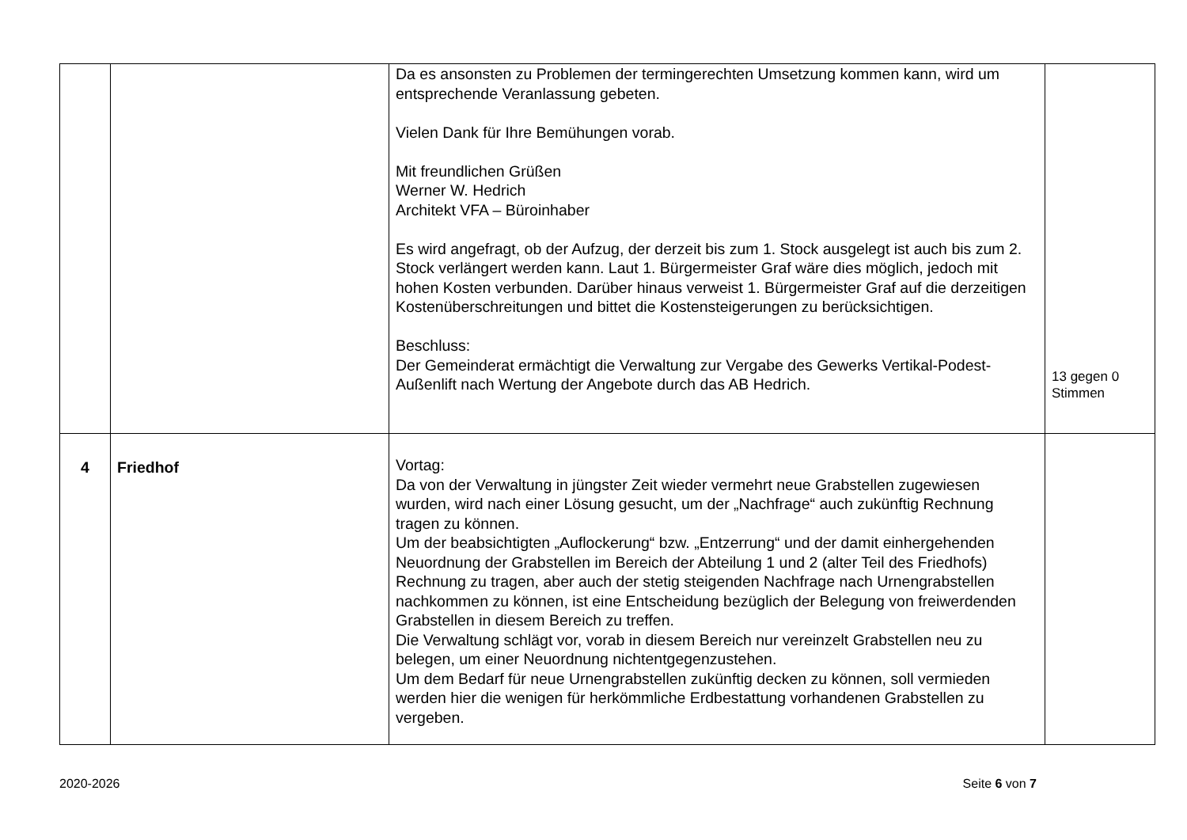| | | Da es ansonsten zu Problemen der termingerechten Umsetzung kommen kann, wird um entsprechende Veranlassung gebeten. Vielen Dank für Ihre Bemühungen vorab. Mit freundlichen Grüßen Werner W. Hedrich Architekt VFA – Büroinhaber Es wird angefragt, ob der Aufzug, der derzeit bis zum 1. Stock ausgelegt ist auch bis zum 2. Stock verlängert werden kann. Laut 1. Bürgermeister Graf wäre dies möglich, jedoch mit hohen Kosten verbunden. Darüber hinaus verweist 1. Bürgermeister Graf auf die derzeitigen Kostenüberschreitungen und bittet die Kostensteigerungen zu berücksichtigen. Beschluss: Der Gemeinderat ermächtigt die Verwaltung zur Vergabe des Gewerks Vertikal-Podest-Außenlift nach Wertung der Angebote durch das AB Hedrich. | 13 gegen 0 Stimmen |
| 4 | Friedhof | Vortag: Da von der Verwaltung in jüngster Zeit wieder vermehrt neue Grabstellen zugewiesen wurden, wird nach einer Lösung gesucht, um der „Nachfrage“ auch zukünftig Rechnung tragen zu können. Um der beabsichtigten „Auflockerung“ bzw. „Entzerrung“ und der damit einhergehenden Neuordnung der Grabstellen im Bereich der Abteilung 1 und 2 (alter Teil des Friedhofs) Rechnung zu tragen, aber auch der stetig steigenden Nachfrage nach Urnengrabstellen nachkommen zu können, ist eine Entscheidung bezüglich der Belegung von freiwerdenden Grabstellen in diesem Bereich zu treffen. Die Verwaltung schlägt vor, vorab in diesem Bereich nur vereinzelt Grabstellen neu zu belegen, um einer Neuordnung nichtentgegenzustehen. Um dem Bedarf für neue Urnengrabstellen zukünftig decken zu können, soll vermieden werden hier die wenigen für herkömmliche Erdbestattung vorhandenen Grabstellen zu vergeben. | |
2020-2026 Seite 6 von 7